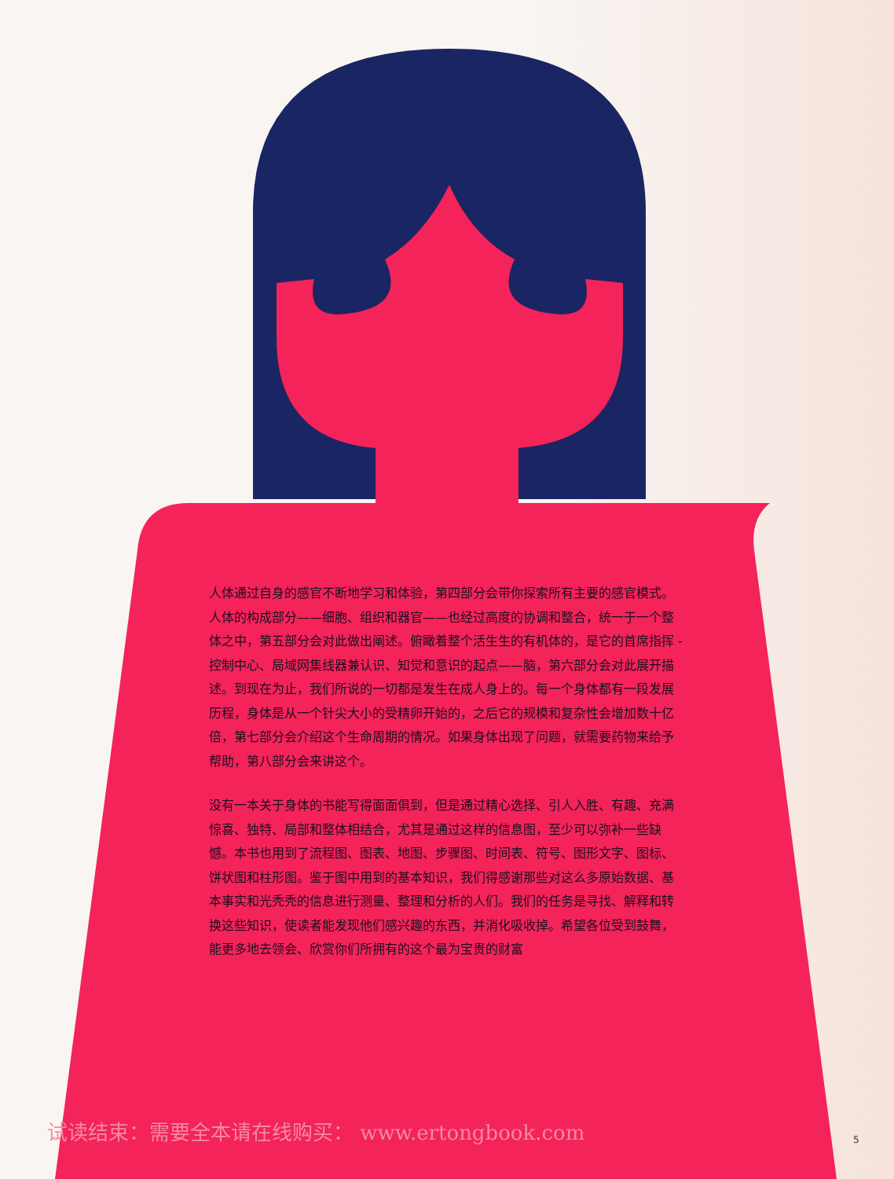人体通过自身的感官不断地学习和体验，第四部分会带你探索所有主要的感官模式。人体的构成部分——细胞、组织和器官——也经过高度的协调和整合，统一于一个整体之中，第五部分会对此做出阐述。俯瞰着整个活生生的有机体的，是它的首席指挥 - 控制中心、局域网集线器兼认识、知觉和意识的起点——脑，第六部分会对此展开描述。到现在为止，我们所说的一切都是发生在成人身上的。每一个身体都有一段发展历程，身体是从一个针尖大小的受精卵开始的，之后它的规模和复杂性会增加数十亿倍，第七部分会介绍这个生命周期的情况。如果身体出现了问题，就需要药物来给予帮助，第八部分会来讲这个。
没有一本关于身体的书能写得面面俱到，但是通过精心选择、引人入胜、有趣、充满惊喜、独特、局部和整体相结合，尤其是通过这样的信息图，至少可以弥补一些缺憾。本书也用到了流程图、图表、地图、步骤图、时间表、符号、图形文字、图标、饼状图和柱形图。鉴于图中用到的基本知识，我们得感谢那些对这么多原始数据、基本事实和光秃秃的信息进行测量、整理和分析的人们。我们的任务是寻找、解释和转换这些知识，使读者能发现他们感兴趣的东西，并消化吸收掉。希望各位受到鼓舞，能更多地去领会、欣赏你们所拥有的这个最为宝贵的财富
试读结束：需要全本请在线购买： www.ertongbook.com
5